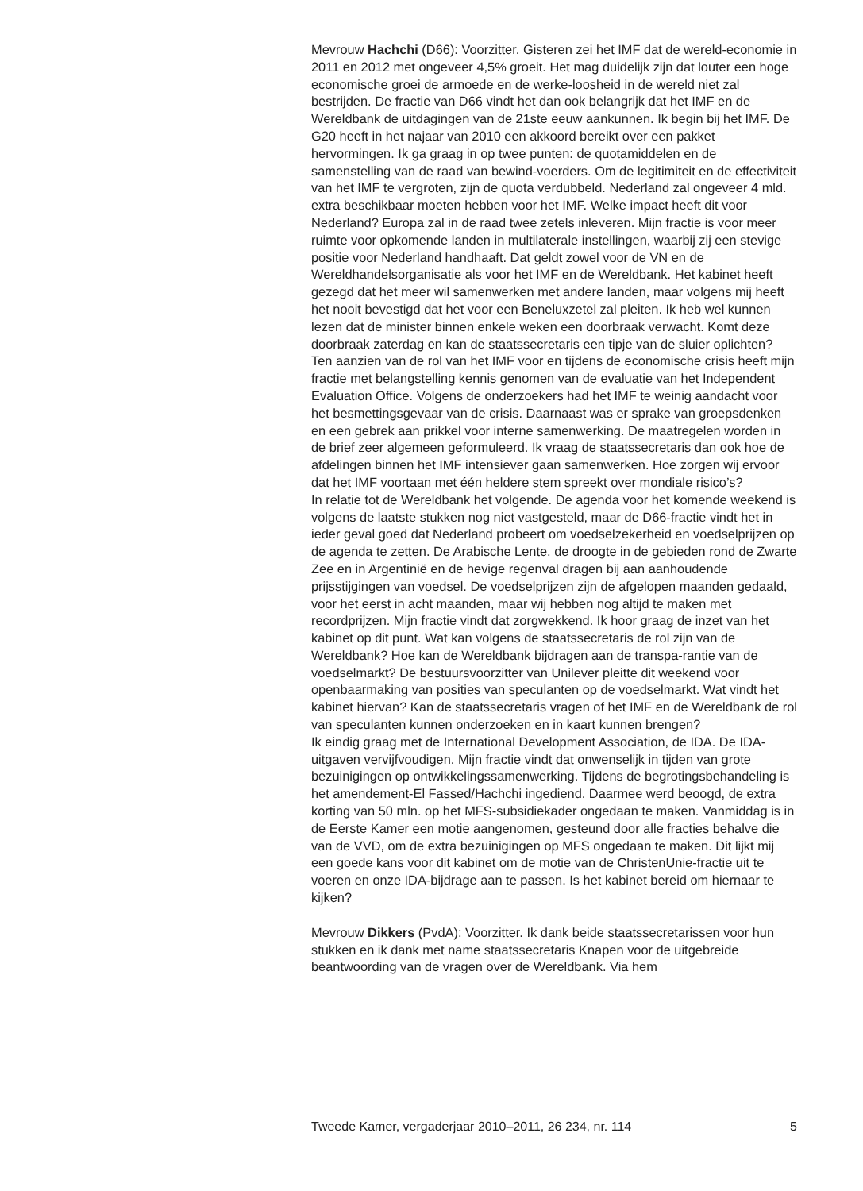Mevrouw Hachchi (D66): Voorzitter. Gisteren zei het IMF dat de wereld-economie in 2011 en 2012 met ongeveer 4,5% groeit. Het mag duidelijk zijn dat louter een hoge economische groei de armoede en de werke-loosheid in de wereld niet zal bestrijden. De fractie van D66 vindt het dan ook belangrijk dat het IMF en de Wereldbank de uitdagingen van de 21ste eeuw aankunnen. Ik begin bij het IMF. De G20 heeft in het najaar van 2010 een akkoord bereikt over een pakket hervormingen. Ik ga graag in op twee punten: de quotamiddelen en de samenstelling van de raad van bewind-voerders. Om de legitimiteit en de effectiviteit van het IMF te vergroten, zijn de quota verdubbeld. Nederland zal ongeveer 4 mld. extra beschikbaar moeten hebben voor het IMF. Welke impact heeft dit voor Nederland? Europa zal in de raad twee zetels inleveren. Mijn fractie is voor meer ruimte voor opkomende landen in multilaterale instellingen, waarbij zij een stevige positie voor Nederland handhaaft. Dat geldt zowel voor de VN en de Wereldhandelsorganisatie als voor het IMF en de Wereldbank. Het kabinet heeft gezegd dat het meer wil samenwerken met andere landen, maar volgens mij heeft het nooit bevestigd dat het voor een Beneluxzetel zal pleiten. Ik heb wel kunnen lezen dat de minister binnen enkele weken een doorbraak verwacht. Komt deze doorbraak zaterdag en kan de staatssecretaris een tipje van de sluier oplichten?
Ten aanzien van de rol van het IMF voor en tijdens de economische crisis heeft mijn fractie met belangstelling kennis genomen van de evaluatie van het Independent Evaluation Office. Volgens de onderzoekers had het IMF te weinig aandacht voor het besmettingsgevaar van de crisis. Daarnaast was er sprake van groepsdenken en een gebrek aan prikkel voor interne samenwerking. De maatregelen worden in de brief zeer algemeen geformuleerd. Ik vraag de staatssecretaris dan ook hoe de afdelingen binnen het IMF intensiever gaan samenwerken. Hoe zorgen wij ervoor dat het IMF voortaan met één heldere stem spreekt over mondiale risico’s?
In relatie tot de Wereldbank het volgende. De agenda voor het komende weekend is volgens de laatste stukken nog niet vastgesteld, maar de D66-fractie vindt het in ieder geval goed dat Nederland probeert om voedselzekerheid en voedselprijzen op de agenda te zetten. De Arabische Lente, de droogte in de gebieden rond de Zwarte Zee en in Argentinië en de hevige regenval dragen bij aan aanhoudende prijsstijgingen van voedsel. De voedselprijzen zijn de afgelopen maanden gedaald, voor het eerst in acht maanden, maar wij hebben nog altijd te maken met recordprijzen. Mijn fractie vindt dat zorgwekkend. Ik hoor graag de inzet van het kabinet op dit punt. Wat kan volgens de staatssecretaris de rol zijn van de Wereldbank? Hoe kan de Wereldbank bijdragen aan de transpa-rantie van de voedselmarkt? De bestuursvoorzitter van Unilever pleitte dit weekend voor openbaarmaking van posities van speculanten op de voedselmarkt. Wat vindt het kabinet hiervan? Kan de staatssecretaris vragen of het IMF en de Wereldbank de rol van speculanten kunnen onderzoeken en in kaart kunnen brengen?
Ik eindig graag met de International Development Association, de IDA. De IDA-uitgaven vervijfvoudigen. Mijn fractie vindt dat onwenselijk in tijden van grote bezuinigingen op ontwikkelingssamenwerking. Tijdens de begrotingsbehandeling is het amendement-El Fassed/Hachchi ingediend. Daarmee werd beoogd, de extra korting van 50 mln. op het MFS-subsidiekader ongedaan te maken. Vanmiddag is in de Eerste Kamer een motie aangenomen, gesteund door alle fracties behalve die van de VVD, om de extra bezuinigingen op MFS ongedaan te maken. Dit lijkt mij een goede kans voor dit kabinet om de motie van de ChristenUnie-fractie uit te voeren en onze IDA-bijdrage aan te passen. Is het kabinet bereid om hiernaar te kijken?
Mevrouw Dikkers (PvdA): Voorzitter. Ik dank beide staatssecretarissen voor hun stukken en ik dank met name staatssecretaris Knapen voor de uitgebreide beantwoording van de vragen over de Wereldbank. Via hem
Tweede Kamer, vergaderjaar 2010–2011, 26 234, nr. 114 5